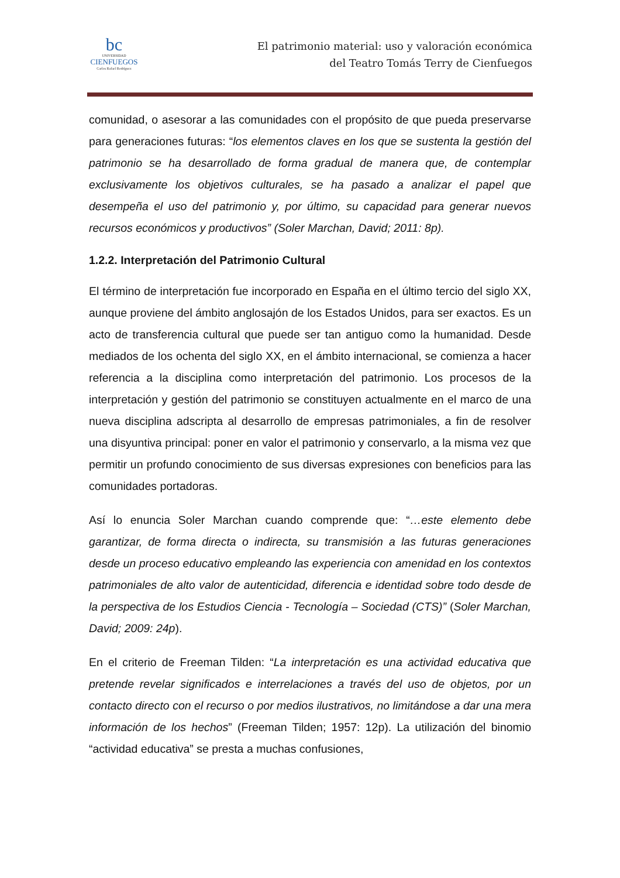bc
UNIVERSIDAD
CIENFUEGOS
Carlos Rafael Rodríguez
El patrimonio material: uso y valoración económica
del Teatro Tomás Terry de Cienfuegos
comunidad, o asesorar a las comunidades con el propósito de que pueda preservarse para generaciones futuras: “los elementos claves en los que se sustenta la gestión del patrimonio se ha desarrollado de forma gradual de manera que, de contemplar exclusivamente los objetivos culturales, se ha pasado a analizar el papel que desempeña el uso del patrimonio y, por último, su capacidad para generar nuevos recursos económicos y productivos” (Soler Marchan, David; 2011: 8p).
1.2.2. Interpretación del Patrimonio Cultural
El término de interpretación fue incorporado en España en el último tercio del siglo XX, aunque proviene del ámbito anglosajón de los Estados Unidos, para ser exactos. Es un acto de transferencia cultural que puede ser tan antiguo como la humanidad. Desde mediados de los ochenta del siglo XX, en el ámbito internacional, se comienza a hacer referencia a la disciplina como interpretación del patrimonio. Los procesos de la interpretación y gestión del patrimonio se constituyen actualmente en el marco de una nueva disciplina adscripta al desarrollo de empresas patrimoniales, a fin de resolver una disyuntiva principal: poner en valor el patrimonio y conservarlo, a la misma vez que permitir un profundo conocimiento de sus diversas expresiones con beneficios para las comunidades portadoras.
Así lo enuncia Soler Marchan cuando comprende que: “…este elemento debe garantizar, de forma directa o indirecta, su transmisión a las futuras generaciones desde un proceso educativo empleando las experiencia con amenidad en los contextos patrimoniales de alto valor de autenticidad, diferencia e identidad sobre todo desde de la perspectiva de los Estudios Ciencia - Tecnología – Sociedad (CTS)” (Soler Marchan, David; 2009: 24p).
En el criterio de Freeman Tilden: “La interpretación es una actividad educativa que pretende revelar significados e interrelaciones a través del uso de objetos, por un contacto directo con el recurso o por medios ilustrativos, no limitándose a dar una mera información de los hechos” (Freeman Tilden; 1957: 12p). La utilización del binomio “actividad educativa” se presta a muchas confusiones,